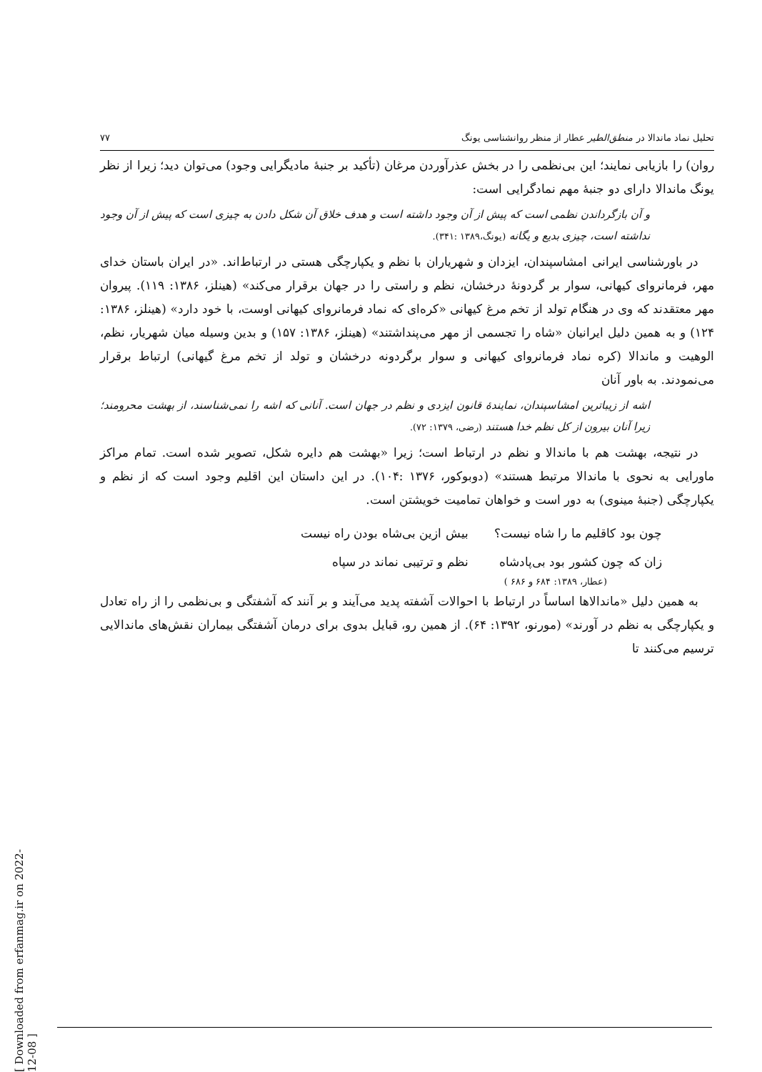تحلیل نماد ماندالا در منطق‌الطیر عطار از منظر روانشناسی یونگ ۷۷
روان) را بازیابی نمایند؛ این بی‌نظمی را در بخش عذرآوردن مرغان (تأکید بر جنبهٔ مادیگرایی وجود) می‌توان دید؛ زیرا از نظر یونگ ماندالا دارای دو جنبهٔ مهم نمادگرایی است:
و آن بازگرداندن نظمی است که پیش از آن وجود داشته است و هدف خلاق آن شکل دادن به چیزی است که پیش از آن وجود نداشته است، چیزی بدیع و یگانه (یونگ،۱۳۸۹ :۳۴۱).
در باورشناسی ایرانی امشاسپندان، ایزدان و شهریاران با نظم و یکپارچگی هستی در ارتباط‌اند. «در ایران باستان خدای مهر، فرمانروای کیهانی، سوار بر گردونهٔ درخشان، نظم و راستی را در جهان برقرار می‌کند» (هینلز، ۱۳۸۶: ۱۱۹). پیروان مهر معتقدند که وی در هنگام تولد از تخم مرغ کیهانی «کره‌ای که نماد فرمانروای کیهانی اوست، با خود دارد» (هینلز، ۱۳۸۶: ۱۲۴) و به همین دلیل ایرانیان «شاه را تجسمی از مهر می‌پنداشتند» (هینلز، ۱۳۸۶: ۱۵۷) و بدین وسیله میان شهریار، نظم، الوهیت و ماندالا (کره نماد فرمانروای کیهانی و سوار برگردونه درخشان و تولد از تخم مرغ گیهانی) ارتباط برقرار می‌نمودند. به باور آنان
اشه از زیباترین امشاسپندان، نمایندهٔ قانون ایزدی و نظم در جهان است. آنانی که اشه را نمی‌شناسند، از بهشت محرومند؛ زیرا آنان بیرون از کل نظم خدا هستند (رضی، ۱۳۷۹: ۷۲).
در نتیجه، بهشت هم با ماندالا و نظم در ارتباط است؛ زیرا «بهشت هم دایره شکل، تصویر شده است. تمام مراکز ماورایی به نحوی با ماندالا مرتبط هستند» (دوبوکور، ۱۳۷۶ :۱۰۴). در این داستان این اقلیم وجود است که از نظم و یکپارچگی (جنبهٔ مینوی) به دور است و خواهان تمامیت خویشتن است.
| چون بود کاقلیم ما را شاه نیست؟ | بیش ازین بی‌شاه بودن راه نیست |
| زان که چون کشور بود بی‌پادشاه | نظم و ترتیبی نماند در سپاه |
(عطار، ۱۳۸۹: ۶۸۴ و ۶۸۶ )
به همین دلیل «ماندالاها اساساً در ارتباط با احوالات آشفته پدید می‌آیند و بر آنند که آشفتگی و بی‌نظمی را از راه تعادل و یکپارچگی به نظم در آورند» (مورنو، ۱۳۹۲: ۶۴). از همین رو، قبایل بدوی برای درمان آشفتگی بیماران نقش‌های ماندالایی ترسیم می‌کنند تا
[ Downloaded from erfanmag.ir on 2022-12-08 ]